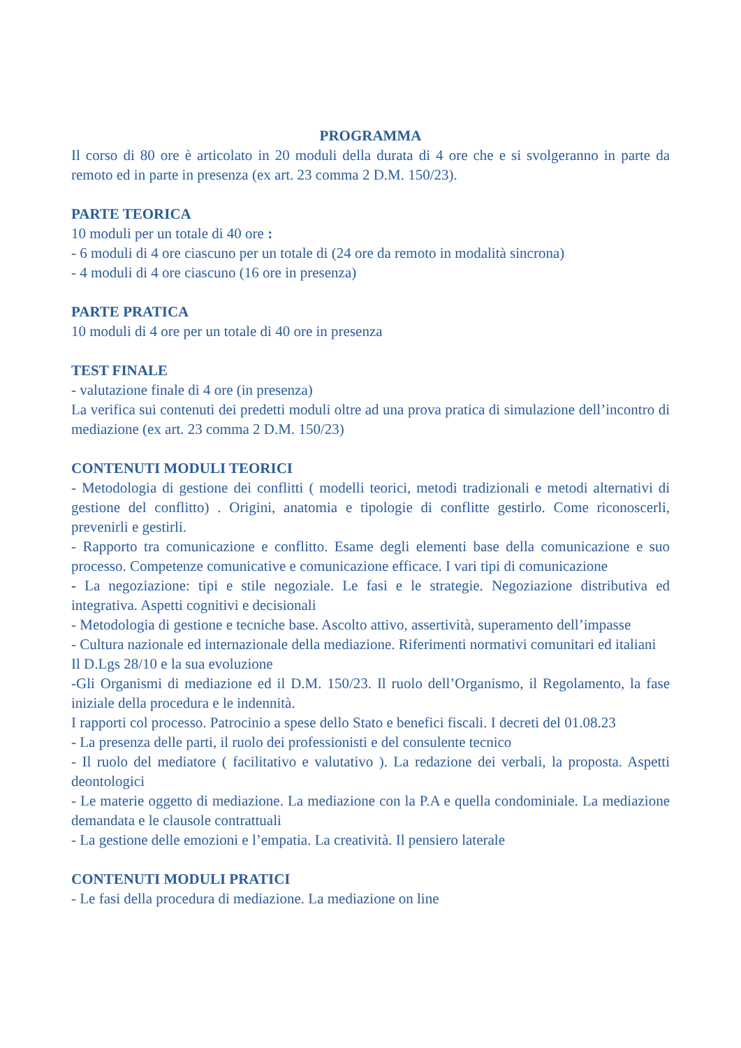PROGRAMMA
Il corso di 80 ore è articolato in 20 moduli della durata di 4 ore che e si svolgeranno in parte da remoto ed in parte in presenza (ex art. 23 comma 2 D.M. 150/23).
PARTE TEORICA
10 moduli per un totale di 40 ore :
- 6 moduli di 4 ore ciascuno per un totale di (24 ore da remoto in modalità sincrona)
- 4 moduli di 4 ore ciascuno (16 ore in presenza)
PARTE PRATICA
10 moduli di 4 ore per un totale di 40 ore in presenza
TEST FINALE
- valutazione finale di 4 ore (in presenza)
La verifica sui contenuti dei predetti moduli oltre ad una prova pratica di simulazione dell’incontro di mediazione (ex art. 23 comma 2 D.M. 150/23)
CONTENUTI MODULI TEORICI
- Metodologia di gestione dei conflitti ( modelli teorici, metodi tradizionali e metodi alternativi di gestione del conflitto) . Origini, anatomia e tipologie di conflitte gestirlo. Come riconoscerli, prevenirli e gestirli.
- Rapporto tra comunicazione e conflitto. Esame degli elementi base della comunicazione e suo processo. Competenze comunicative e comunicazione efficace. I vari tipi di comunicazione
- La negoziazione: tipi e stile negoziale. Le fasi e le strategie. Negoziazione distributiva ed integrativa. Aspetti cognitivi e decisionali
- Metodologia di gestione e tecniche base. Ascolto attivo, assertività, superamento dell’impasse
- Cultura nazionale ed internazionale della mediazione. Riferimenti normativi comunitari ed italiani
Il D.Lgs 28/10 e la sua evoluzione
-Gli Organismi di mediazione ed il D.M. 150/23. Il ruolo dell’Organismo, il Regolamento, la fase iniziale della procedura e le indennità.
I rapporti col processo. Patrocinio a spese dello Stato e benefici fiscali. I decreti del 01.08.23
- La presenza delle parti, il ruolo dei professionisti e del consulente tecnico
- Il ruolo del mediatore ( facilitativo e valutativo ). La redazione dei verbali, la proposta. Aspetti deontologici
- Le materie oggetto di mediazione. La mediazione con la P.A e quella condominiale. La mediazione demandata e le clausole contrattuali
- La gestione delle emozioni e l’empatia. La creatività. Il pensiero laterale
CONTENUTI MODULI PRATICI
- Le fasi della procedura di mediazione. La mediazione on line